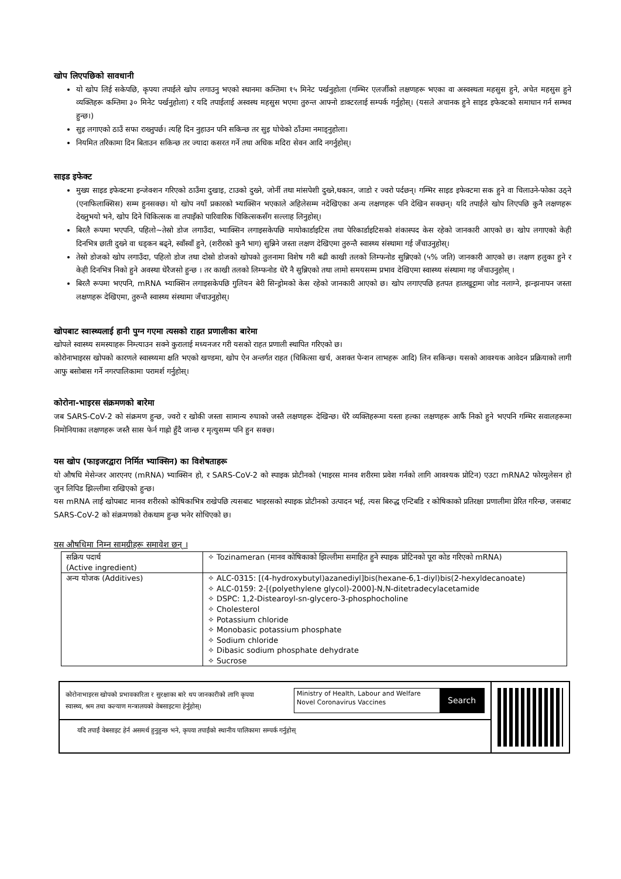खोप लिएपछिको सावधानी
यो खोप लिई सकेपछि, कृपया तपाईले खोप लगाउनु भएको स्थानमा कम्तिमा १५ मिनेट पर्खनुहोला (गम्भिर एलर्जीको लक्षणहरू भएका वा अस्वस्थता महसुस हुने, अचेत महसुस हुने व्यक्तिहरू कम्तिमा ३० मिनेट पर्खनुहोला) र यदि तपाईलाई अस्वस्थ महसुस भएमा तुरुन्त आफ्नो डाक्टरलाई सम्पर्क गर्नुहोस्। (यसले अचानक हुने साइड इफेक्टको समाधान गर्न सम्भव हुन्छ।)
सुइ लगाएको ठाउँ सफा राख्नुपर्छ। त्यहि दिन नुहाउन पनि सकिन्छ तर सुइ घोचेको ठाँउमा नमाड्नुहोला।
नियमित तरिकामा दिन बिताउन सकिन्छ तर ज्यादा कसरत गर्ने तथा अधिक मदिरा सेवन आदि नगर्नुहोस्।
साइड इफेक्ट
मुख्य साइड इफेक्टमा इन्जेक्शन गरिएको ठाउँमा दुखाइ, टाउको दुख्ने, जोर्नी तथा मांसपेशी दुख्ने,थकान, जाडो र ज्वरो पर्दछन्। गम्भिर साइड इफेक्टमा सक हुने वा चिलाउने-फोका उठ्ने (एनाफिलाक्सिस) सम्म हुनसक्छ। यो खोप नयाँ प्रकारको भ्याक्सिन भएकाले अहिलेसम्म नदेखिएका अन्य लक्षणहरू पनि देखिन सक्छन्। यदि तपाईंले खोप लिएपछि कुनै लक्षणहरू देख्नुभयो भने, खोप दिने चिकित्सक वा तपाइँको पारिवारिक चिकित्सकसँग सल्लाह लिनुहोस्।
बिरलै रूपमा भएपनि, पहिलो~तेस्रो डोज लगाउँदा, भ्याक्सिन लगाइसकेपछि मायोकार्डाइटिस तथा पेरिकार्डाइटिसको शंकास्पद केस रहेको जानकारी आएको छ। खोप लगाएको केही दिनभित्र छाती दुख्ने वा धड्कन बढ्ने, स्वाँस्वाँ हुने, (शरीरको कुनै भाग) सुन्निने जस्ता लक्षण देखिएमा तुरुन्तै स्वास्थ्य संस्थामा गई जँचाउनुहोस्।
तेस्रो डोजको खोप लगाउँदा, पहिलो डोज तथा दोस्रो डोजको खोपको तुलनामा विशेष गरी बढी काखी तलको लिम्फनोड सुन्निएको (५% जति) जानकारी आएको छ। लक्षण हलुका हुने र केही दिनभित्र निको हुने अवस्था धेरैजसो हुन्छ । तर काखी तलको लिम्फनोड धेरै नै सुन्निएको तथा लामो समयसम्म प्रभाव देखिएमा स्वास्थ्य संस्थामा गइ जँचाउनुहोस् ।
बिरलै रूपमा भएपनि, mRNA भ्याक्सिन लगाइसकेपछि गुलियन बेरी सिन्ड्रोमको केस रहेको जानकारी आएको छ। खोप लगाएपछि हतपत हातखुट्टामा जोड नलाग्ने, झन्झनापन जस्ता लक्षणहरू देखिएमा, तुरुन्तै स्वास्थ्य संस्थामा जँचाउनुहोस्।
खोपबाट स्वास्थ्यलाई हानी पुग्न गएमा त्यसको राहत प्रणालीका बारेमा
खोपले स्वास्थ्य समस्याहरू निम्त्याउन सक्ने कुरालाई मध्यनजर गरी यसको राहत प्रणाली स्थापित गरिएको छ।
कोरोनाभाइरस खोपको कारणले स्वास्थ्यमा क्षति भएको खण्डमा, खोप ऐन अन्तर्गत राहत (चिकित्सा खर्च, अशक्त पेन्शन लाभहरू आदि) लिन सकिन्छ। यसको आवश्यक आवेदन प्रक्रियाको लागी आफु बसोबास गर्ने नगरपालिकामा परामर्श गर्नुहोस्।
कोरोना-भाइरस संक्रमणको बारेमा
जब SARS-CoV-2 को संक्रमण हुन्छ, ज्वरो र खोकी जस्ता सामान्य रुघाको जस्तै लक्षणहरू देखिन्छ। धेरै व्यक्तिहरूमा यस्ता हल्का लक्षणहरू आफैं निको हुने भएपनि गम्भिर सवालहरूमा निमोनियाका लक्षणहरू जस्तै सास फेर्न गाह्रो हुँदै जान्छ र मृत्युसम्म पनि हुन सक्छ।
यस खोप (फाइजरद्वारा निर्मित भ्याक्सिन) का विशेषताहरू
यो औषधि मेसेन्जर आरएनए (mRNA) भ्याक्सिन हो, र SARS-CoV-2 को स्पाइक प्रोटीनको (भाइरस मानव शरीरमा प्रवेश गर्नको लागि आवश्यक प्रोटिन) एउटा mRNA2 फोरमुलेसन हो जुन लिपिड झिल्लीमा राखिएको हुन्छ।
यस mRNA लाई खोपबाट मानव शरीरको कोषिकाभित्र राखेपछि त्यसबाट भाइरसको स्पाइक प्रोटीनको उत्पादन भई, त्यस बिरुद्ध एन्टिबडि र कोषिकाको प्रतिरक्षा प्रणालीमा प्रेरित गरिन्छ, जसबाट SARS-CoV-2 को संक्रमणको रोकथाम हुन्छ भनेर सोचिएको छ।
यस औषधिमा निम्न सामग्रीहरू समावेश छन् ।
| सक्रिय पदार्थ (Active ingredient) | ✧ Tozinameran (मानव कोषिकाको झिल्लीमा समाहित हुने स्पाइक प्रोटिनको पूरा कोड गरिएको mRNA) |
| अन्य योजक (Additives) | ✧ ALC-0315: [(4-hydroxybutyl)azanediyl]bis(hexane-6,1-diyl)bis(2-hexyldecanoate) ✧ ALC-0159: 2-[(polyethylene glycol)-2000]-N,N-ditetradecylacetamide ✧ DSPC: 1,2-Distearoyl-sn-glycero-3-phosphocholine ✧ Cholesterol ✧ Potassium chloride ✧ Monobasic potassium phosphate ✧ Sodium chloride ✧ Dibasic sodium phosphate dehydrate ✧ Sucrose |
कोरोनाभाइरस खोपको प्रभावकारिता र सुरक्षाका बारे थप जानकारीको लागि कृपया स्वास्थ्य, श्रम तथा कल्याण मन्त्रालयको वेबसाइटमा हेर्नुहोस्।
Ministry of Health, Labour and Welfare
Novel Coronavirus Vaccines
Search
यदि तपाईं वेबसाइट हेर्न असमर्थ हुनुहुन्छ भने, कृपया तपाईंको स्थानीय पालिकामा सम्पर्क गर्नुहोस्